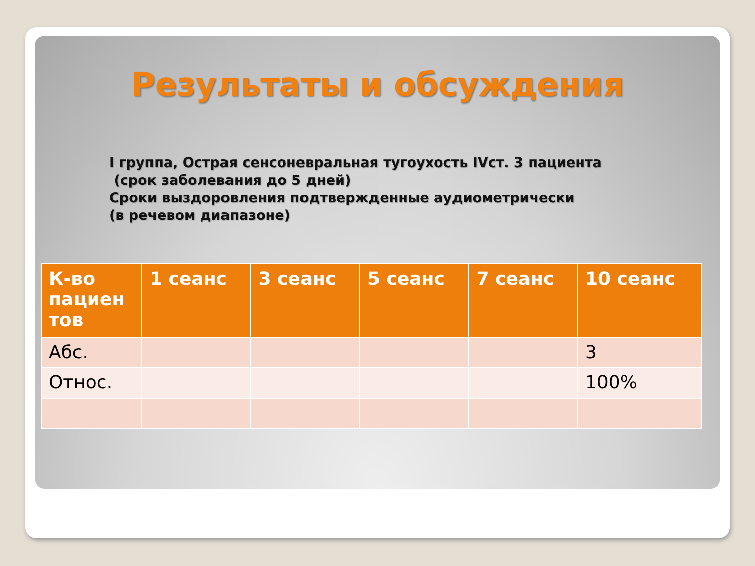Результаты и обсуждения
I группа, Острая сенсоневральная тугоухость IVст. 3 пациента
(срок заболевания до 5 дней)
Сроки выздоровления подтвержденные аудиометрически
(в речевом диапазоне)
| К-во пациен тов | 1 сеанс | 3 сеанс | 5 сеанс | 7 сеанс | 10 сеанс |
| --- | --- | --- | --- | --- | --- |
| Абс. | | | | | 3 |
| Относ. | | | | | 100% |